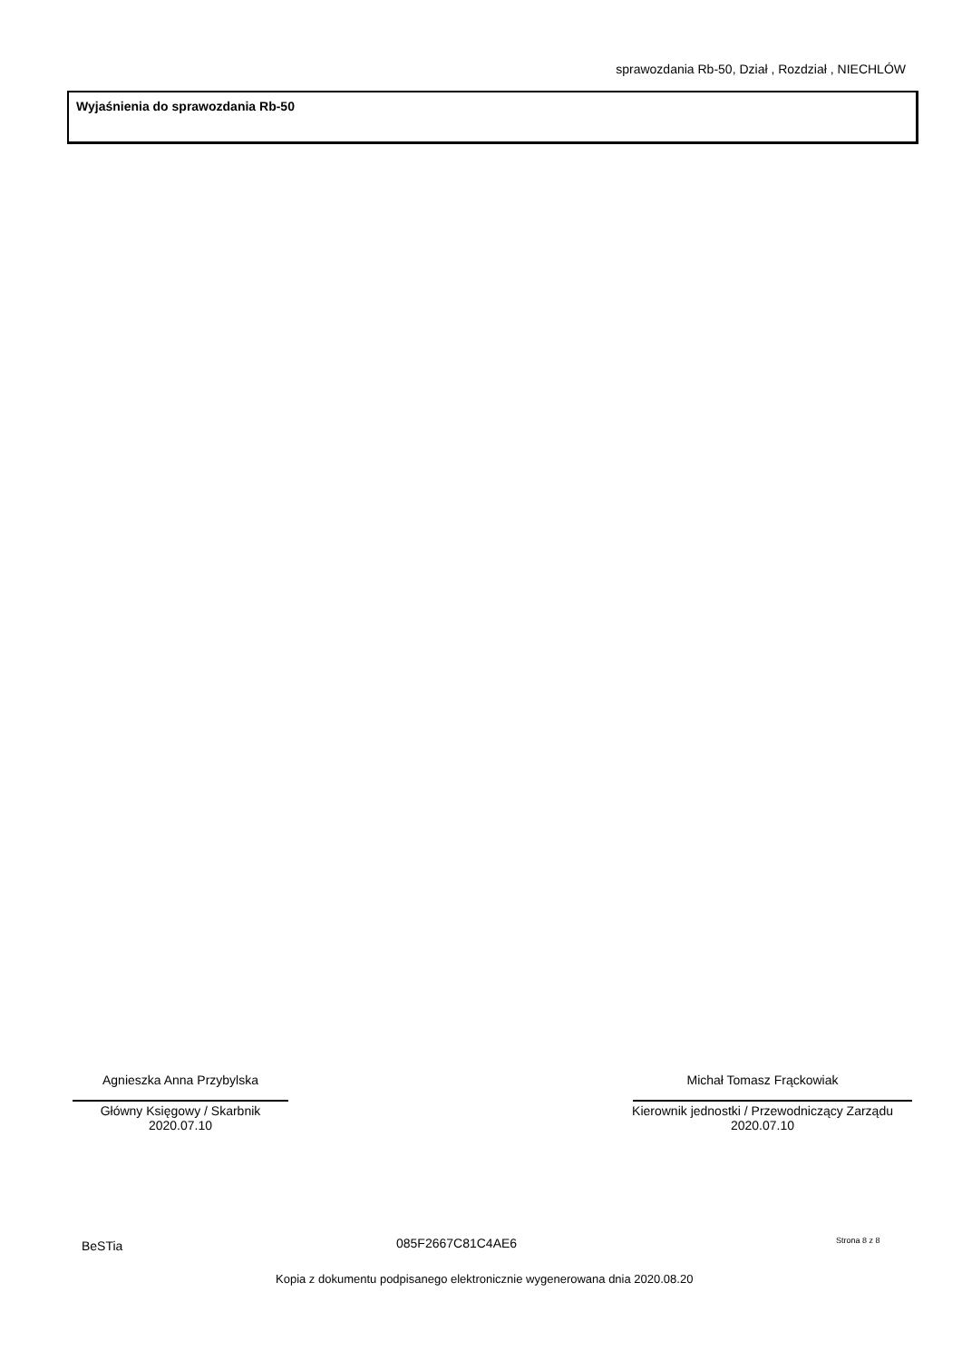sprawozdania Rb-50, Dział , Rozdział , NIECHLÓW
Wyjaśnienia do sprawozdania Rb-50
Agnieszka Anna Przybylska
Główny Księgowy / Skarbnik
2020.07.10
Michał Tomasz Frąckowiak
Kierownik jednostki / Przewodniczący Zarządu
2020.07.10
BeSTia 085F2667C81C4AE6 Strona 8 z 8
Kopia z dokumentu podpisanego elektronicznie wygenerowana dnia 2020.08.20